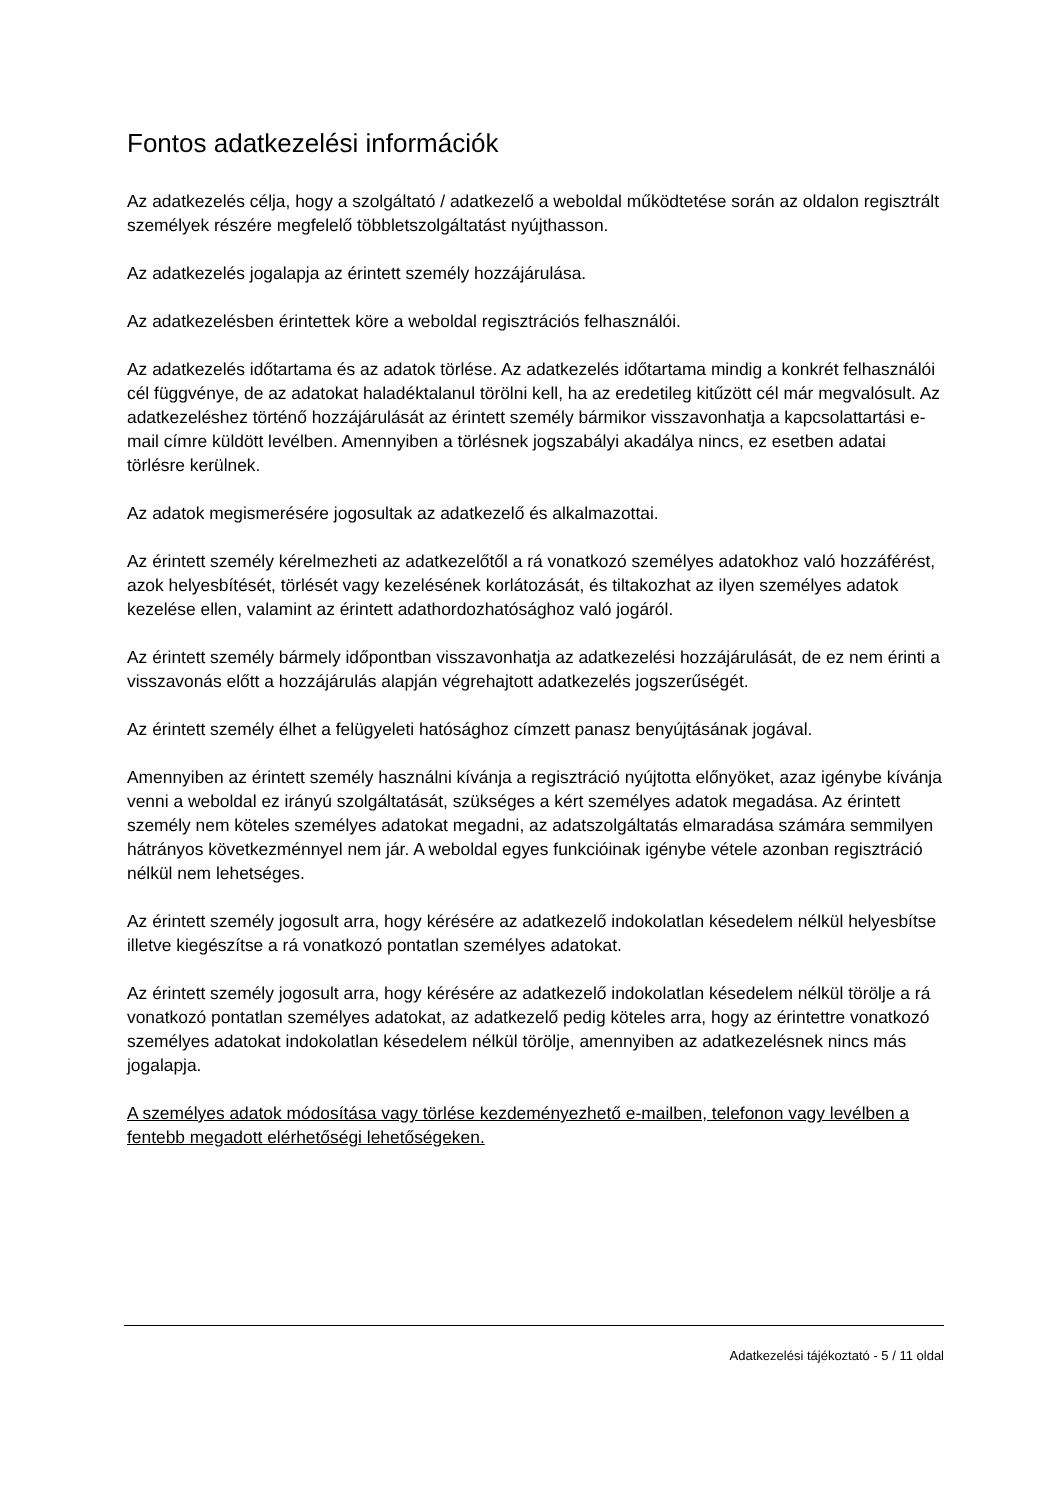Fontos adatkezelési információk
Az adatkezelés célja, hogy a szolgáltató / adatkezelő a weboldal működtetése során az oldalon regisztrált személyek részére megfelelő többletszolgáltatást nyújthasson.
Az adatkezelés jogalapja az érintett személy hozzájárulása.
Az adatkezelésben érintettek köre a weboldal regisztrációs felhasználói.
Az adatkezelés időtartama és az adatok törlése. Az adatkezelés időtartama mindig a konkrét felhasználói cél függvénye, de az adatokat haladéktalanul törölni kell, ha az eredetileg kitűzött cél már megvalósult. Az adatkezeléshez történő hozzájárulását az érintett személy bármikor visszavonhatja a kapcsolattartási e-mail címre küldött levélben. Amennyiben a törlésnek jogszabályi akadálya nincs, ez esetben adatai törlésre kerülnek.
Az adatok megismerésére jogosultak az adatkezelő és alkalmazottai.
Az érintett személy kérelmezheti az adatkezelőtől a rá vonatkozó személyes adatokhoz való hozzáférést, azok helyesbítését, törlését vagy kezelésének korlátozását, és tiltakozhat az ilyen személyes adatok kezelése ellen, valamint az érintett adathordozhatósághoz való jogáról.
Az érintett személy bármely időpontban visszavonhatja az adatkezelési hozzájárulását, de ez nem érinti a visszavonás előtt a hozzájárulás alapján végrehajtott adatkezelés jogszerűségét.
Az érintett személy élhet a felügyeleti hatósághoz címzett panasz benyújtásának jogával.
Amennyiben az érintett személy használni kívánja a regisztráció nyújtotta előnyöket, azaz igénybe kívánja venni a weboldal ez irányú szolgáltatását, szükséges a kért személyes adatok megadása. Az érintett személy nem köteles személyes adatokat megadni, az adatszolgáltatás elmaradása számára semmilyen hátrányos következménnyel nem jár. A weboldal egyes funkcióinak igénybe vétele azonban regisztráció nélkül nem lehetséges.
Az érintett személy jogosult arra, hogy kérésére az adatkezelő indokolatlan késedelem nélkül helyesbítse illetve kiegészítse a rá vonatkozó pontatlan személyes adatokat.
Az érintett személy jogosult arra, hogy kérésére az adatkezelő indokolatlan késedelem nélkül törölje a rá vonatkozó pontatlan személyes adatokat, az adatkezelő pedig köteles arra, hogy az érintettre vonatkozó személyes adatokat indokolatlan késedelem nélkül törölje, amennyiben az adatkezelésnek nincs más jogalapja.
A személyes adatok módosítása vagy törlése kezdeményezhető e-mailben, telefonon vagy levélben a fentebb megadott elérhetőségi lehetőségeken.
Adatkezelési tájékoztató - 5 / 11 oldal